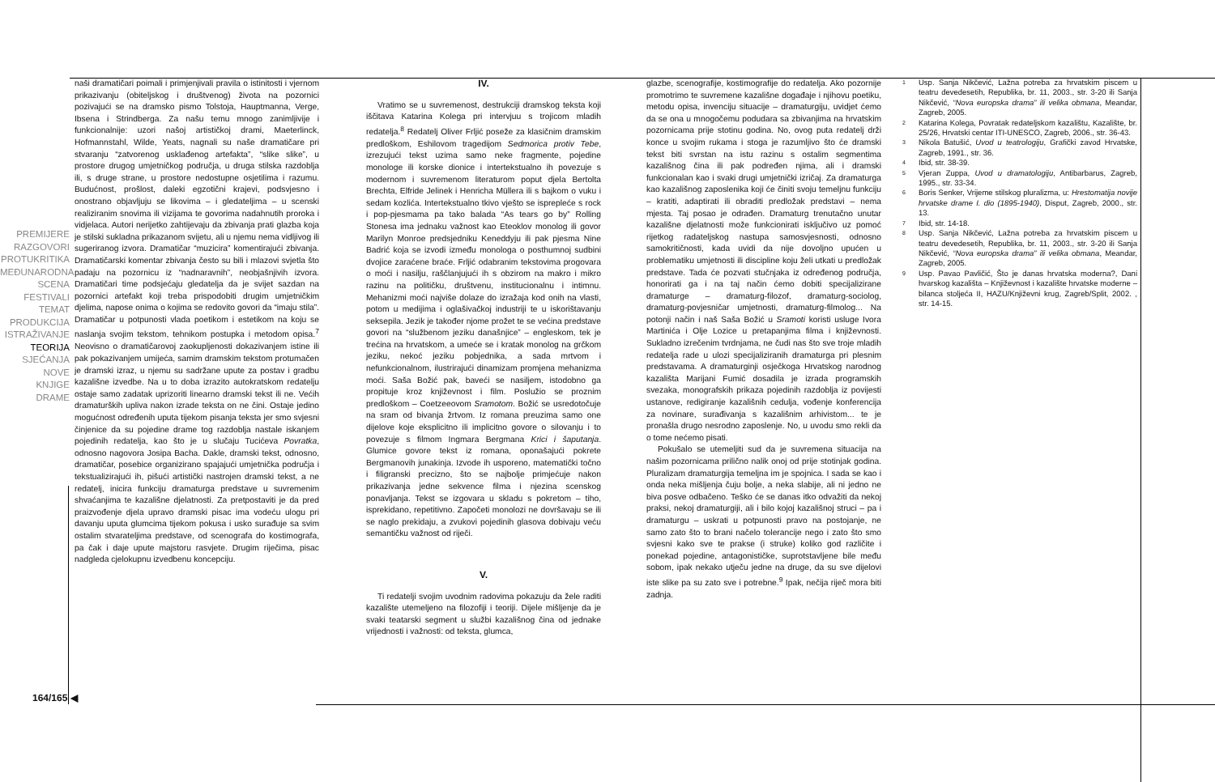PREMIJERE
RAZGOVORI
PROTUKRITIKA
MEĐUNARODNA
SCENA
FESTIVALI
TEMAT
PRODUKCIJA
ISTRAŽIVANJE
TEORIJA
SJEĆANJA
NOVE
KNJIGE
DRAME
naši dramatičari poimali i primjenjivali pravila o istinitosti i vjernom prikazivanju (obiteljskog i društvenog) života na pozornici pozivajući se na dramsko pismo Tolstoja, Hauptmanna, Verge, Ibsena i Strindberga. Za našu temu mnogo zanimljivije i funkcionalnije: uzori našoj artističkoj drami, Maeterlinck, Hofmannstahl, Wilde, Yeats, nagnali su naše dramatičare pri stvaranju “zatvorenog usklađenog artefakta”, “slike slike”, u prostore drugog umjetničkog područja, u druga stilska razdoblja ili, s druge strane, u prostore nedostupne osjetilima i razumu. Budućnost, prošlost, daleki egzotični krajevi, podsvjesno i onostrano objavljuju se likovima – i gledateljima – u scenski realiziranim snovima ili vizijama te govorima nadahnutih proroka i vidjelaca. Autori nerijetko zahtijevaju da zbivanja prati glazba koja je stilski sukladna prikazanom svijetu, ali u njemu nema vidljivog ili sugeriranog izvora. Dramatičar “muzicira” komentirajući zbivanja. Dramatičarski komentar zbivanja često su bili i mlazovi svjetla što padaju na pozornicu iz “nadnaravnih”, neobjašnjivih izvora. Dramatičari time podsjećaju gledatelja da je svijet sazdan na pozornici artefakt koji treba prispodobiti drugim umjetničkim djelima, napose onima o kojima se redovito govori da “imaju stila”. Dramatičar u potpunosti vlada poetikom i estetikom na koju se naslanja svojim tekstom, tehnikom postupka i metodom opisa.<sup>7</sup> Neovisno o dramatičarovoj zaokupljenosti dokazivanjem istine ili pak pokazivanjem umijeća, samim dramskim tekstom protumačen je dramski izraz, u njemu su sadržane upute za postav i gradbu kazališne izvedbe. Na u to doba izrazito autokratskom redatelju ostaje samo zadatak uprizoriti linearno dramski tekst ili ne. Većih dramaturških upliva nakon izrade teksta on ne čini. Ostaje jedino mogućnost određenih uputa tijekom pisanja teksta jer smo svjesni činjenice da su pojedine drame tog razdoblja nastale iskanjem pojedinih redatelja, kao što je u slučaju Tucićeva Povratka, odnosno nagovora Josipa Bacha. Dakle, dramski tekst, odnosno, dramatičar, posebice organizirano spajajući umjetnička područja i tekstualizirajući ih, pišući artistički nastrojen dramski tekst, a ne redatelj, inicira funkciju dramaturga predstave u suvremenim shvaćanjima te kazališne djelatnosti. Za pretpostaviti je da pred praizvođenje djela upravo dramski pisac ima vodeću ulogu pri davanju uputa glumcima tijekom pokusa i usko surađuje sa svim ostalim stvarateljima predstave, od scenografa do kostimografa, pa čak i daje upute majstoru rasvjete. Drugim riječima, pisac nadgleda cjelokupnu izvedbenu koncepciju.
IV.
Vratimo se u suvremenost, destrukciji dramskog teksta koji iščitava Katarina Kolega pri intervjuu s trojicom mladih redatelja.<sup>8</sup> Redatelj Oliver Frljić poseže za klasičnim dramskim predloškom, Eshilovom tragedijom Sedmorica protiv Tebe, izrezujući tekst uzima samo neke fragmente, pojedine monologe ili korske dionice i intertekstualno ih povezuje s modernom i suvremenom literaturom poput djela Bertolta Brechta, Elfride Jelinek i Henricha Müllera ili s bajkom o vuku i sedam kozlića. Intertekstualno tkivo vješto se isprepleće s rock i pop-pjesmama pa tako balada “As tears go by” Rolling Stonesa ima jednaku važnost kao Eteoklov monolog ili govor Marilyn Monroe predsjedniku Keneddyju ili pak pjesma Nine Badrić koja se izvodi između monologa o posthumnoj sudbini dvojice zaraćene braće. Frljić odabranim tekstovima progovara o moći i nasilju, raščlanjujući ih s obzirom na makro i mikro razinu na političku, društvenu, institucionalnu i intimnu. Mehanizmi moći najviše dolaze do izražaja kod onih na vlasti, potom u medijima i oglašivačkoj industriji te u iskorištavanju seksepila. Jezik je također njome prožet te se većina predstave govori na “službenom jeziku današnjice” – engleskom, tek je trećina na hrvatskom, a umeće se i kratak monolog na grčkom jeziku, nekoć jeziku pobjednika, a sada mrtvom i nefunkcionalnom, ilustrirajući dinamizam promjena mehanizma moći. Saša Božić pak, baveći se nasiljem, istodobno ga propituje kroz književnost i film. Poslužio se proznim predloškom – Coetzeeovom Sramotom. Božić se usredotočuje na sram od bivanja žrtvom. Iz romana preuzima samo one dijelove koje eksplicitno ili implicitno govore o silovanju i to povezuje s filmom Ingmara Bergmana Krici i šaputanja. Glumice govore tekst iz romana, oponašajući pokrete Bergmanovih junakinja. Izvode ih usporeno, matematički točno i filigranski precizno, što se najbolje primjećuje nakon prikazivanja jedne sekvence filma i njezina scenskog ponavljanja. Tekst se izgovara u skladu s pokretom – tiho, isprekidano, repetitivno. Započeti monolozi ne dovršavaju se ili se naglo prekidaju, a zvukovi pojedinih glasova dobivaju veću semantičku važnost od riječi.
V.
Ti redatelji svojim uvodnim radovima pokazuju da žele raditi kazalište utemeljeno na filozofiji i teoriji. Dijele mišljenje da je svaki teatarski segment u službi kazališnog čina od jednake vrijednosti i važnosti: od teksta, glumca,
glazbe, scenografije, kostimografije do redatelja. Ako pozornije promotrimo te suvremene kazališne događaje i njihovu poetiku, metodu opisa, invenciju situacije – dramaturgiju, uvidjet ćemo da se ona u mnogočemu podudara sa zbivanjima na hrvatskim pozornicama prije stotinu godina. No, ovog puta redatelj drži konce u svojim rukama i stoga je razumljivo što će dramski tekst biti svrstan na istu razinu s ostalim segmentima kazališnog čina ili pak podređen njima, ali i dramski funkcionalan kao i svaki drugi umjetnički izričaj. Za dramaturga kao kazališnog zaposlenika koji će činiti svoju temeljnu funkciju – kratiti, adaptirati ili obraditi predložak predstavi – nema mjesta. Taj posao je odrađen. Dramaturg trenutačno unutar kazališne djelatnosti može funkcionirati isključivo uz pomoć rijetkog radateljskog nastupa samosvjesnosti, odnosno samokritičnosti, kada uvidi da nije dovoljno upućen u problematiku umjetnosti ili discipline koju želi utkati u predložak predstave. Tada će pozvati stučnjaka iz određenog područja, honorirati ga i na taj način ćemo dobiti specijalizirane dramaturge – dramaturg-filozof, dramaturg-sociolog, dramaturg-povjesničar umjetnosti, dramaturg-filmolog... Na potonji način i naš Saša Božić u Sramoti koristi usluge Ivora Martinića i Olje Lozice u pretapanjima filma i književnosti. Sukladno izrečenim tvrdnjama, ne čudi nas što sve troje mladih redatelja rade u ulozi specijaliziranih dramaturga pri plesnim predstavama. A dramaturginji osječkoga Hrvatskog narodnog kazališta Marijani Fumić dosadila je izrada programskih svezaka, monografskih prikaza pojedinih razdoblja iz povijesti ustanove, redigiranje kazališnih cedulja, vođenje konferencija za novinare, surađivanja s kazališnim arhivistom... te je pronašla drugo nesrodno zaposlenje. No, u uvodu smo rekli da o tome nećemo pisati.
Pokušalo se utemeljiti sud da je suvremena situacija na našim pozornicama prilično nalik onoj od prije stotinjak godina. Pluralizam dramaturgija temeljna im je spojnica. I sada se kao i onda neka mišljenja čuju bolje, a neka slabije, ali ni jedno ne biva posve odbačeno. Teško će se danas itko odvažiti da nekoj praksi, nekoj dramaturgiji, ali i bilo kojoj kazališnoj struci – pa i dramaturgu – uskrati u potpunosti pravo na postojanje, ne samo zato što to brani načelo tolerancije nego i zato što smo svjesni kako sve te prakse (i struke) koliko god različite i ponekad pojedine, antagonističke, suprotstavljene bile među sobom, ipak nekako utječu jedne na druge, da su sve dijelovi iste slike pa su zato sve i potrebne.<sup>9</sup> Ipak, nečija riječ mora biti zadnja.
<sup>1</sup> Usp. Sanja Nikčević, Lažna potreba za hrvatskim piscem u teatru devedesetih, Republika, br. 11, 2003., str. 3-20 ili Sanja Nikčević, “Nova europska drama” ili velika obmana, Meandar, Zagreb, 2005.
<sup>2</sup> Katarina Kolega, Povratak redateljskom kazalištu, Kazalište, br. 25/26, Hrvatski centar ITI-UNESCO, Zagreb, 2006., str. 36-43.
<sup>3</sup> Nikola Batušić, Uvod u teatrologiju, Grafički zavod Hrvatske, Zagreb, 1991., str. 36.
<sup>4</sup> Ibid, str. 38-39.
<sup>5</sup> Vjeran Zuppa, Uvod u dramatologiju, Antibarbarus, Zagreb, 1995., str. 33-34.
<sup>6</sup> Boris Senker, Vrijeme stilskog pluralizma, u: Hrestomatija novije hrvatske drame I. dio (1895-1940), Disput, Zagreb, 2000., str. 13.
<sup>7</sup> Ibid, str. 14-18.
<sup>8</sup> Usp. Sanja Nikčević, Lažna potreba za hrvatskim piscem u teatru devedesetih, Republika, br. 11, 2003., str. 3-20 ili Sanja Nikčević, “Nova europska drama” ili velika obmana, Meandar, Zagreb, 2005.
<sup>9</sup> Usp. Pavao Pavličić, Što je danas hrvatska moderna?, Dani hvarskog kazališta – Književnost i kazalište hrvatske moderne – bilanca stoljeća II, HAZU/Književni krug, Zagreb/Split, 2002. , str. 14-15.
164/165 ◀